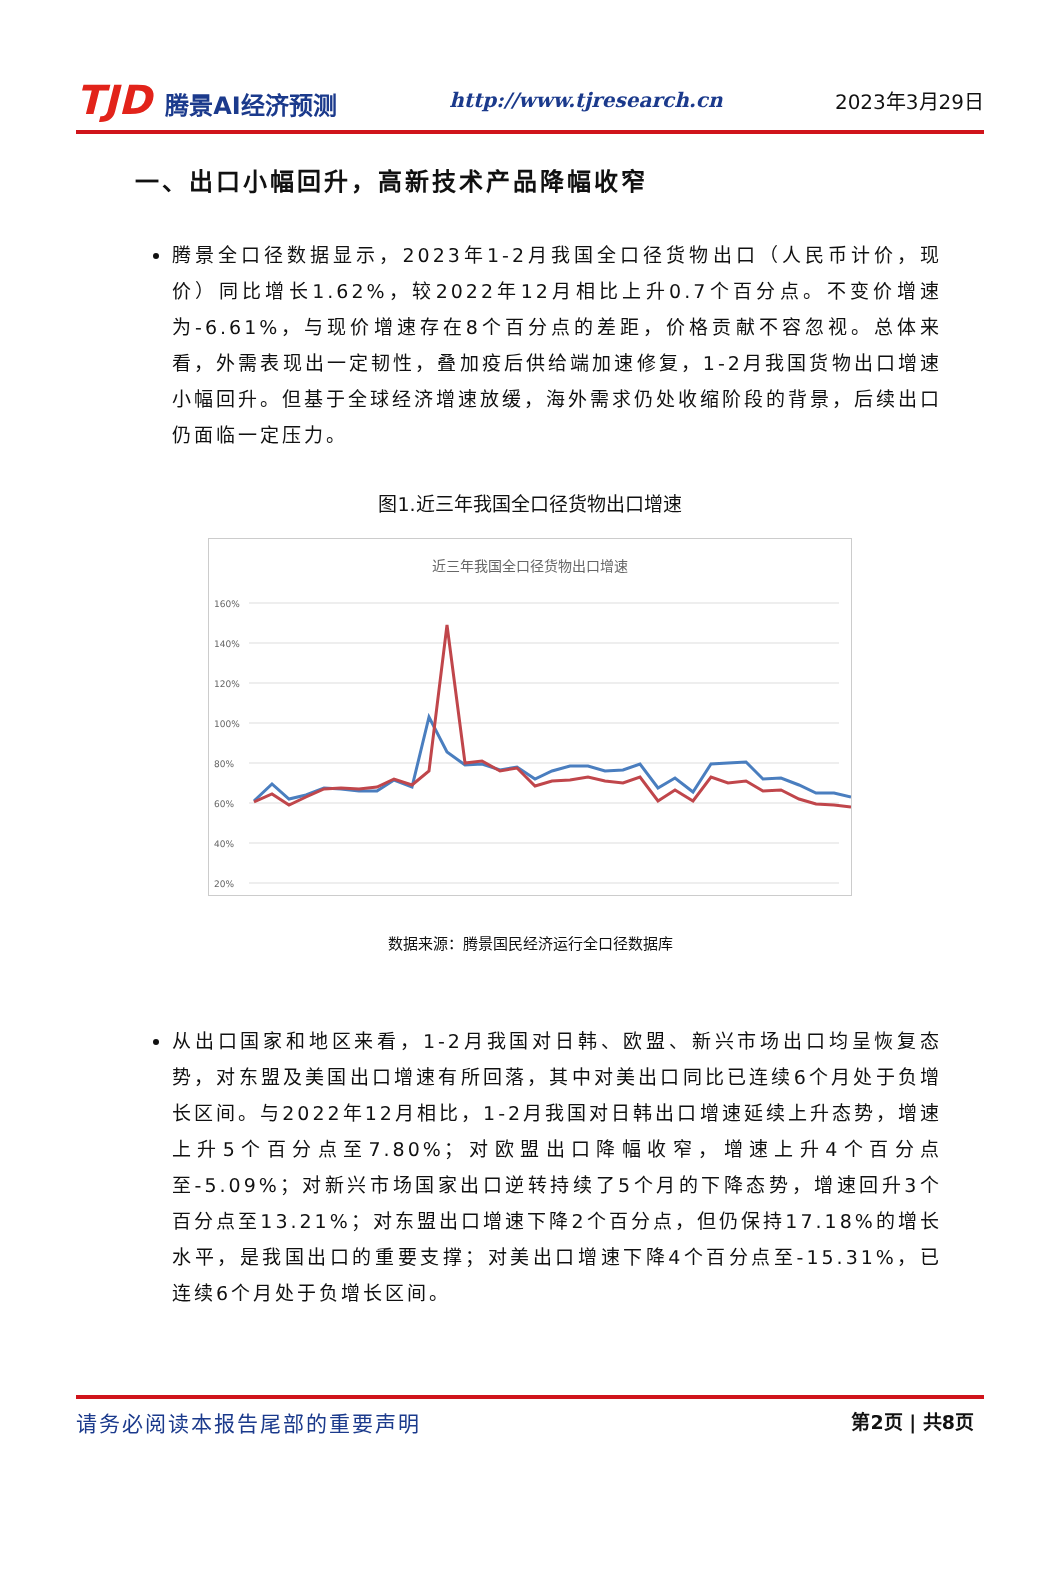TJD 腾景AI经济预测
http://www.tjresearch.cn 2023年3月29日
一、出口小幅回升，高新技术产品降幅收窄
腾景全口径数据显示，2023年1-2月我国全口径货物出口（人民币计价，现价）同比增长1.62%，较2022年12月相比上升0.7个百分点。不变价增速为-6.61%，与现价增速存在8个百分点的差距，价格贡献不容忽视。总体来看，外需表现出一定韧性，叠加疫后供给端加速修复，1-2月我国货物出口增速小幅回升。但基于全球经济增速放缓，海外需求仍处收缩阶段的背景，后续出口仍面临一定压力。
图1.近三年我国全口径货物出口增速
近三年我国全口径货物出口增速
160%
140%
120%
100%
80%
60%
40%
20%
数据来源：腾景国民经济运行全口径数据库
从出口国家和地区来看，1-2月我国对日韩、欧盟、新兴市场出口均呈恢复态势，对东盟及美国出口增速有所回落，其中对美出口同比已连续6个月处于负增长区间。与2022年12月相比，1-2月我国对日韩出口增速延续上升态势，增速上升5个百分点至7.80%；对欧盟出口降幅收窄，增速上升4个百分点至-5.09%；对新兴市场国家出口逆转持续了5个月的下降态势，增速回升3个百分点至13.21%；对东盟出口增速下降2个百分点，但仍保持17.18%的增长水平，是我国出口的重要支撑；对美出口增速下降4个百分点至-15.31%，已连续6个月处于负增长区间。
请务必阅读本报告尾部的重要声明 第2页 | 共8页